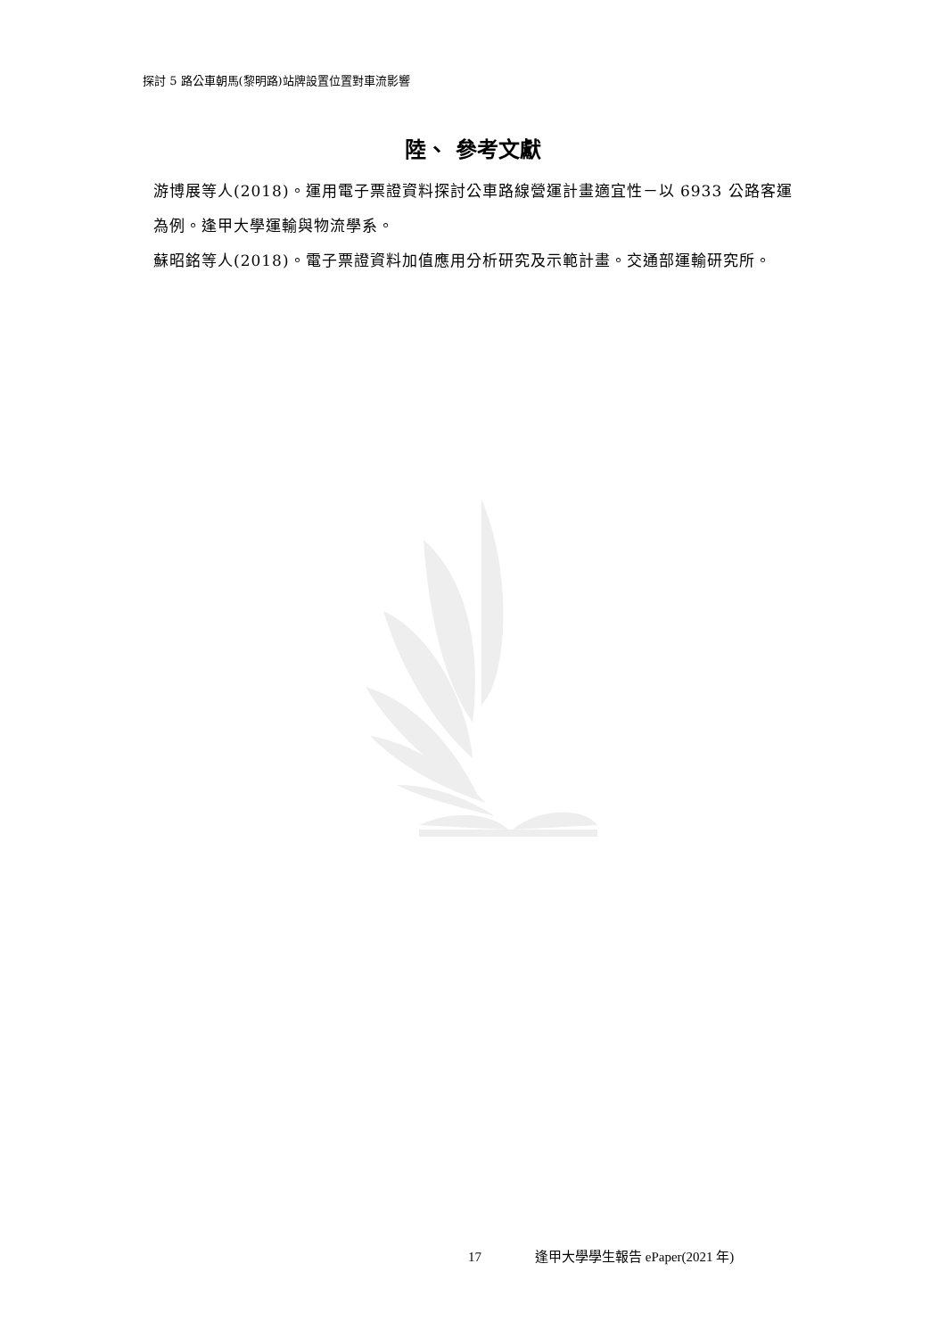探討 5 路公車朝馬(黎明路)站牌設置位置對車流影響
陸、 參考文獻
游博展等人(2018)。運用電子票證資料探討公車路線營運計畫適宜性－以 6933 公路客運為例。逢甲大學運輸與物流學系。
蘇昭銘等人(2018)。電子票證資料加值應用分析研究及示範計畫。交通部運輸研究所。
17 逢甲大學學生報告 ePaper(2021 年)